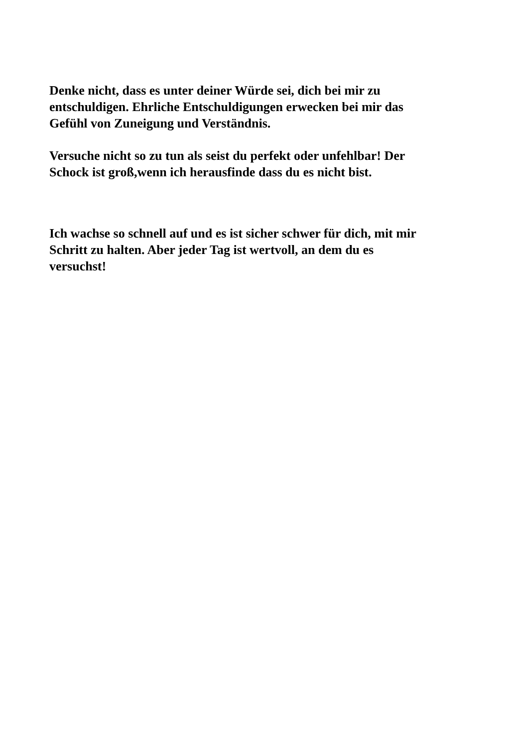Denke nicht, dass es unter deiner Würde sei, dich bei mir zu
entschuldigen. Ehrliche Entschuldigungen erwecken bei mir das
Gefühl von Zuneigung und Verständnis.
Versuche nicht so zu tun als seist du perfekt oder unfehlbar! Der
Schock ist groß,wenn ich herausfinde dass du es nicht bist.
Ich wachse so schnell auf und es ist sicher schwer für dich, mit mir
Schritt zu halten. Aber jeder Tag ist wertvoll, an dem du es
versuchst!